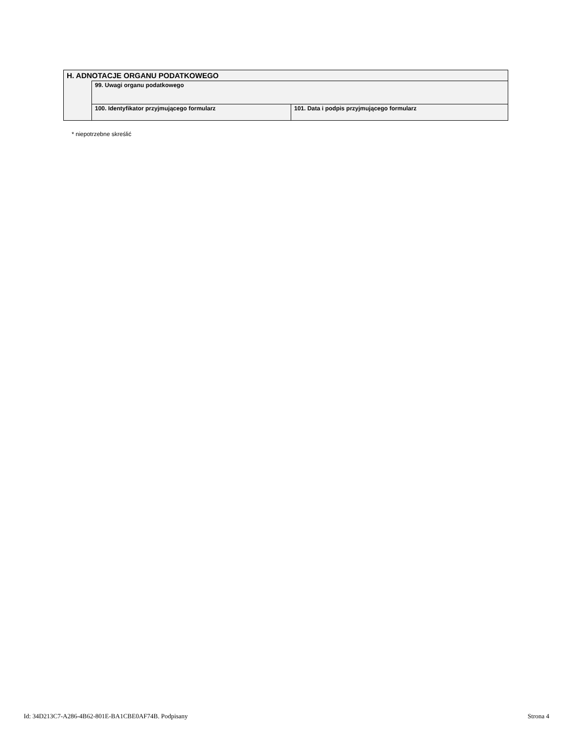| H. ADNOTACJE ORGANU PODATKOWEGO | | |
| | 99. Uwagi organu podatkowego | |
| | 100. Identyfikator przyjmującego formularz | 101. Data i podpis przyjmującego formularz |
* niepotrzebne skreślić
Id: 34D213C7-A286-4B62-801E-BA1CBE0AF74B. Podpisany Strona 4